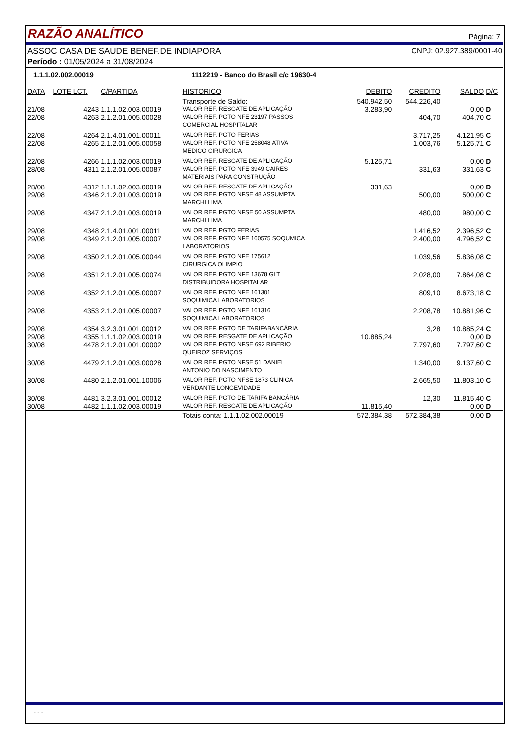RAZÃO ANALÍTICO Página: 7
ASSOC CASA DE SAUDE BENEF.DE INDIAPORA CNPJ: 02.927.389/0001-40
Período : 01/05/2024 a 31/08/2024
| 1.1.1.02.002.00019 | | | 1112219 - Banco do Brasil c/c 19630-4 | | | | |
| DATA | LOTE LCT. | C/PARTIDA | HISTORICO | DEBITO | CREDITO | SALDO | D/C |
| | | | Transporte de Saldo: | 540.942,50 | 544.226,40 | | |
| 21/08 | 4243 | 1.1.1.02.003.00019 | VALOR REF. RESGATE DE APLICAÇÃO | 3.283,90 | | 0,00 | D |
| 22/08 | 4263 | 2.1.2.01.005.00028 | VALOR REF. PGTO NFE 23197 PASSOS | | 404,70 | 404,70 | C |
| | | | COMERCIAL HOSPITALAR | | | | |
| 22/08 | 4264 | 2.1.4.01.001.00011 | VALOR REF. PGTO FERIAS | | 3.717,25 | 4.121,95 | C |
| 22/08 | 4265 | 2.1.2.01.005.00058 | VALOR REF. PGTO NFE 258048 ATIVA | | 1.003,76 | 5.125,71 | C |
| | | | MEDICO CIRURGICA | | | | |
| 22/08 | 4266 | 1.1.1.02.003.00019 | VALOR REF. RESGATE DE APLICAÇÃO | 5.125,71 | | 0,00 | D |
| 28/08 | 4311 | 2.1.2.01.005.00087 | VALOR REF. PGTO NFE 3949 CAIRES | | 331,63 | 331,63 | C |
| | | | MATERIAIS PARA CONSTRUÇÃO | | | | |
| 28/08 | 4312 | 1.1.1.02.003.00019 | VALOR REF. RESGATE DE APLICAÇÃO | 331,63 | | 0,00 | D |
| 29/08 | 4346 | 2.1.2.01.003.00019 | VALOR REF. PGTO NFSE 48 ASSUMPTA | | 500,00 | 500,00 | C |
| | | | MARCHI LIMA | | | | |
| 29/08 | 4347 | 2.1.2.01.003.00019 | VALOR REF. PGTO NFSE 50 ASSUMPTA | | 480,00 | 980,00 | C |
| | | | MARCHI LIMA | | | | |
| 29/08 | 4348 | 2.1.4.01.001.00011 | VALOR REF. PGTO FERIAS | | 1.416,52 | 2.396,52 | C |
| 29/08 | 4349 | 2.1.2.01.005.00007 | VALOR REF. PGTO NFE 160575 SOQUMICA | | 2.400,00 | 4.796,52 | C |
| | | | LABORATORIOS | | | | |
| 29/08 | 4350 | 2.1.2.01.005.00044 | VALOR REF. PGTO NFE 175612 | | 1.039,56 | 5.836,08 | C |
| | | | CIRURGICA OLIMPIO | | | | |
| 29/08 | 4351 | 2.1.2.01.005.00074 | VALOR REF. PGTO NFE 13678 GLT | | 2.028,00 | 7.864,08 | C |
| | | | DISTRIBUIDORA HOSPITALAR | | | | |
| 29/08 | 4352 | 2.1.2.01.005.00007 | VALOR REF. PGTO NFE 161301 | | 809,10 | 8.673,18 | C |
| | | | SOQUIMICA LABORATORIOS | | | | |
| 29/08 | 4353 | 2.1.2.01.005.00007 | VALOR REF. PGTO NFE 161316 | | 2.208,78 | 10.881,96 | C |
| | | | SOQUIMICA LABORATORIOS | | | | |
| 29/08 | 4354 | 3.2.3.01.001.00012 | VALOR REF. PGTO DE TARIFABANCÁRIA | | 3,28 | 10.885,24 | C |
| 29/08 | 4355 | 1.1.1.02.003.00019 | VALOR REF. RESGATE DE APLICAÇÃO | 10.885,24 | | 0,00 | D |
| 30/08 | 4478 | 2.1.2.01.001.00002 | VALOR REF. PGTO NFSE 692 RIBERIO | | 7.797,60 | 7.797,60 | C |
| | | | QUEIROZ SERVIÇOS | | | | |
| 30/08 | 4479 | 2.1.2.01.003.00028 | VALOR REF. PGTO NFSE 51 DANIEL | | 1.340,00 | 9.137,60 | C |
| | | | ANTONIO DO NASCIMENTO | | | | |
| 30/08 | 4480 | 2.1.2.01.001.10006 | VALOR REF. PGTO NFSE 1873 CLINICA | | 2.665,50 | 11.803,10 | C |
| | | | VERDANTE LONGEVIDADE | | | | |
| 30/08 | 4481 | 3.2.3.01.001.00012 | VALOR REF. PGTO DE TARIFA BANCÁRIA | | 12,30 | 11.815,40 | C |
| 30/08 | 4482 | 1.1.1.02.003.00019 | VALOR REF. RESGATE DE APLICAÇÃO | 11.815,40 | | 0,00 | D |
| | | | Totais conta: 1.1.1.02.002.00019 | 572.384,38 | 572.384,38 | 0,00 | D |
- - -